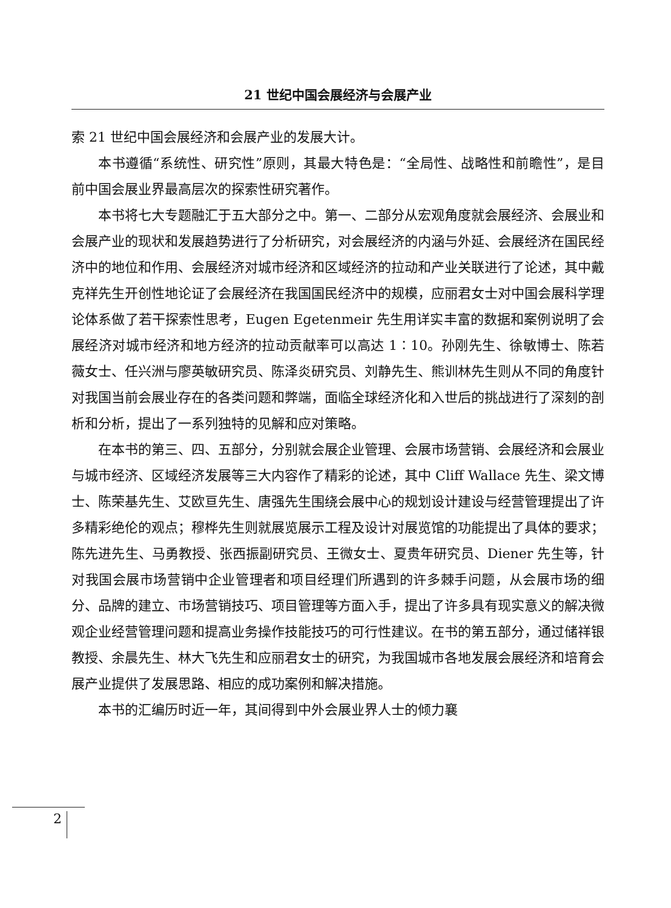21 世纪中国会展经济与会展产业
索 21 世纪中国会展经济和会展产业的发展大计。
本书遵循“系统性、研究性”原则，其最大特色是：“全局性、战略性和前瞻性”，是目前中国会展业界最高层次的探索性研究著作。
本书将七大专题融汇于五大部分之中。第一、二部分从宏观角度就会展经济、会展业和会展产业的现状和发展趋势进行了分析研究，对会展经济的内涵与外延、会展经济在国民经济中的地位和作用、会展经济对城市经济和区域经济的拉动和产业关联进行了论述，其中戴克祥先生开创性地论证了会展经济在我国国民经济中的规模，应丽君女士对中国会展科学理论体系做了若干探索性思考，Eugen Egetenmeir 先生用详实丰富的数据和案例说明了会展经济对城市经济和地方经济的拉动贡献率可以高达 1∶10。孙刚先生、徐敏博士、陈若薇女士、任兴洲与廖英敏研究员、陈泽炎研究员、刘静先生、熊训林先生则从不同的角度针对我国当前会展业存在的各类问题和弊端，面临全球经济化和入世后的挑战进行了深刻的剖析和分析，提出了一系列独特的见解和应对策略。
在本书的第三、四、五部分，分别就会展企业管理、会展市场营销、会展经济和会展业与城市经济、区域经济发展等三大内容作了精彩的论述，其中 Cliff Wallace 先生、梁文博士、陈荣基先生、艾欧亘先生、唐强先生围绕会展中心的规划设计建设与经营管理提出了许多精彩绝伦的观点；穆桦先生则就展览展示工程及设计对展览馆的功能提出了具体的要求；陈先进先生、马勇教授、张西振副研究员、王微女士、夏贵年研究员、Diener 先生等，针对我国会展市场营销中企业管理者和项目经理们所遇到的许多棘手问题，从会展市场的细分、品牌的建立、市场营销技巧、项目管理等方面入手，提出了许多具有现实意义的解决微观企业经营管理问题和提高业务操作技能技巧的可行性建议。在书的第五部分，通过储祥银教授、余晨先生、林大飞先生和应丽君女士的研究，为我国城市各地发展会展经济和培育会展产业提供了发展思路、相应的成功案例和解决措施。
本书的汇编历时近一年，其间得到中外会展业界人士的倾力襄
2